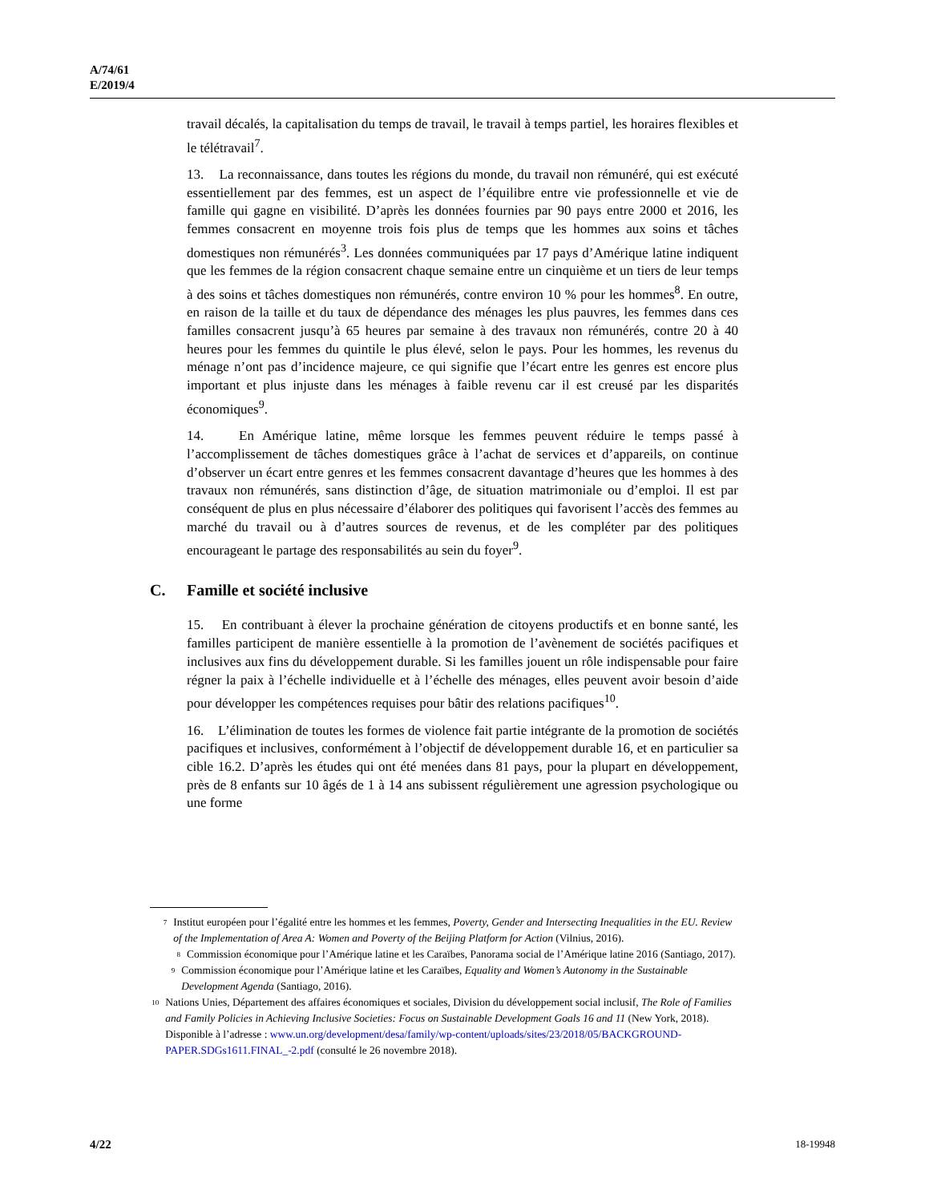A/74/61
E/2019/4
travail décalés, la capitalisation du temps de travail, le travail à temps partiel, les horaires flexibles et le télétravail<sup>7</sup>.
13. La reconnaissance, dans toutes les régions du monde, du travail non rémunéré, qui est exécuté essentiellement par des femmes, est un aspect de l’équilibre entre vie professionnelle et vie de famille qui gagne en visibilité. D’après les données fournies par 90 pays entre 2000 et 2016, les femmes consacrent en moyenne trois fois plus de temps que les hommes aux soins et tâches domestiques non rémunérés<sup>3</sup>. Les données communiquées par 17 pays d’Amérique latine indiquent que les femmes de la région consacrent chaque semaine entre un cinquième et un tiers de leur temps à des soins et tâches domestiques non rémunérés, contre environ 10 % pour les hommes<sup>8</sup>. En outre, en raison de la taille et du taux de dépendance des ménages les plus pauvres, les femmes dans ces familles consacrent jusqu’à 65 heures par semaine à des travaux non rémunérés, contre 20 à 40 heures pour les femmes du quintile le plus élevé, selon le pays. Pour les hommes, les revenus du ménage n’ont pas d’incidence majeure, ce qui signifie que l’écart entre les genres est encore plus important et plus injuste dans les ménages à faible revenu car il est creusé par les disparités économiques<sup>9</sup>.
14. En Amérique latine, même lorsque les femmes peuvent réduire le temps passé à l’accomplissement de tâches domestiques grâce à l’achat de services et d’appareils, on continue d’observer un écart entre genres et les femmes consacrent davantage d’heures que les hommes à des travaux non rémunérés, sans distinction d’âge, de situation matrimoniale ou d’emploi. Il est par conséquent de plus en plus nécessaire d’élaborer des politiques qui favorisent l’accès des femmes au marché du travail ou à d’autres sources de revenus, et de les compléter par des politiques encourageant le partage des responsabilités au sein du foyer<sup>9</sup>.
C. Famille et société inclusive
15. En contribuant à élever la prochaine génération de citoyens productifs et en bonne santé, les familles participent de manière essentielle à la promotion de l’avènement de sociétés pacifiques et inclusives aux fins du développement durable. Si les familles jouent un rôle indispensable pour faire régner la paix à l’échelle individuelle et à l’échelle des ménages, elles peuvent avoir besoin d’aide pour développer les compétences requises pour bâtir des relations pacifiques<sup>10</sup>.
16. L’élimination de toutes les formes de violence fait partie intégrante de la promotion de sociétés pacifiques et inclusives, conformément à l’objectif de développement durable 16, et en particulier sa cible 16.2. D’après les études qui ont été menées dans 81 pays, pour la plupart en développement, près de 8 enfants sur 10 âgés de 1 à 14 ans subissent régulièrement une agression psychologique ou une forme
<sup>7</sup>
Institut européen pour l’égalité entre les hommes et les femmes, Poverty, Gender and Intersecting Inequalities in the EU. Review of the Implementation of Area A: Women and Poverty of the Beijing Platform for Action (Vilnius, 2016).
<sup>8</sup>
Commission économique pour l’Amérique latine et les Caraïbes, Panorama social de l’Amérique latine 2016 (Santiago, 2017).
<sup>9</sup>
Commission économique pour l’Amérique latine et les Caraïbes, Equality and Women’s Autonomy in the Sustainable Development Agenda (Santiago, 2016).
<sup>10</sup>
Nations Unies, Département des affaires économiques et sociales, Division du développement social inclusif, The Role of Families and Family Policies in Achieving Inclusive Societies: Focus on Sustainable Development Goals 16 and 11 (New York, 2018). Disponible à l’adresse : www.un.org/development/desa/family/wp-content/uploads/sites/23/2018/05/BACKGROUND-PAPER.SDGs1611.FINAL_-2.pdf (consulté le 26 novembre 2018).
4/22 18-19948